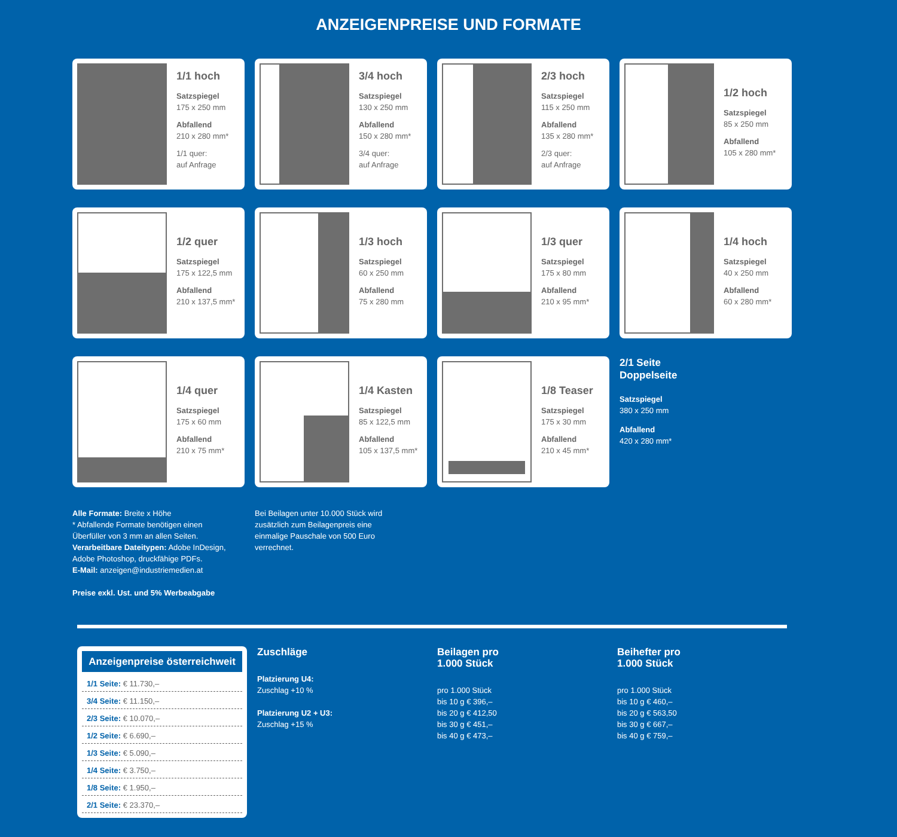ANZEIGENPREISE UND FORMATE
1/1 hoch
Satzspiegel
175 x 250 mm
Abfallend
210 x 280 mm*
1/1 quer:
auf Anfrage
3/4 hoch
Satzspiegel
130 x 250 mm
Abfallend
150 x 280 mm*
3/4 quer:
auf Anfrage
2/3 hoch
Satzspiegel
115 x 250 mm
Abfallend
135 x 280 mm*
2/3 quer:
auf Anfrage
1/2 hoch
Satzspiegel
85 x 250 mm
Abfallend
105 x 280 mm*
1/2 quer
Satzspiegel
175 x 122,5 mm
Abfallend
210 x 137,5 mm*
1/3 hoch
Satzspiegel
60 x 250 mm
Abfallend
75 x 280 mm
1/3 quer
Satzspiegel
175 x 80 mm
Abfallend
210 x 95 mm*
1/4 hoch
Satzspiegel
40 x 250 mm
Abfallend
60 x 280 mm*
1/4 quer
Satzspiegel
175 x 60 mm
Abfallend
210 x 75 mm*
1/4 Kasten
Satzspiegel
85 x 122,5 mm
Abfallend
105 x 137,5 mm*
1/8 Teaser
Satzspiegel
175 x 30 mm
Abfallend
210 x 45 mm*
2/1 Seite
Doppelseite
Satzspiegel
380 x 250 mm
Abfallend
420 x 280 mm*
Alle Formate: Breite x Höhe
* Abfallende Formate benötigen einen
Überfüller von 3 mm an allen Seiten.
Verarbeitbare Dateitypen: Adobe InDesign,
Adobe Photoshop, druckfähige PDFs.
E-Mail: anzeigen@industriemedien.at
Preise exkl. Ust. und 5% Werbeabgabe
Bei Beilagen unter 10.000 Stück wird
zusätzlich zum Beilagenpreis eine
einmalige Pauschale von 500 Euro
verrechnet.
Anzeigenpreise österreichweit
| 1/1 Seite: € 11.730,– |
| 3/4 Seite: € 11.150,– |
| 2/3 Seite: € 10.070,– |
| 1/2 Seite: € 6.690,– |
| 1/3 Seite: € 5.090,– |
| 1/4 Seite: € 3.750,– |
| 1/8 Seite: € 1.950,– |
| 2/1 Seite: € 23.370,– |
Zuschläge
Platzierung U4:
Zuschlag +10 %
Platzierung U2 + U3:
Zuschlag +15 %
Beilagen pro
1.000 Stück
pro 1.000 Stück
bis 10 g € 396,–
bis 20 g € 412,50
bis 30 g € 451,–
bis 40 g € 473,–
Beihefter pro
1.000 Stück
pro 1.000 Stück
bis 10 g € 460,–
bis 20 g € 563,50
bis 30 g € 667,–
bis 40 g € 759,–